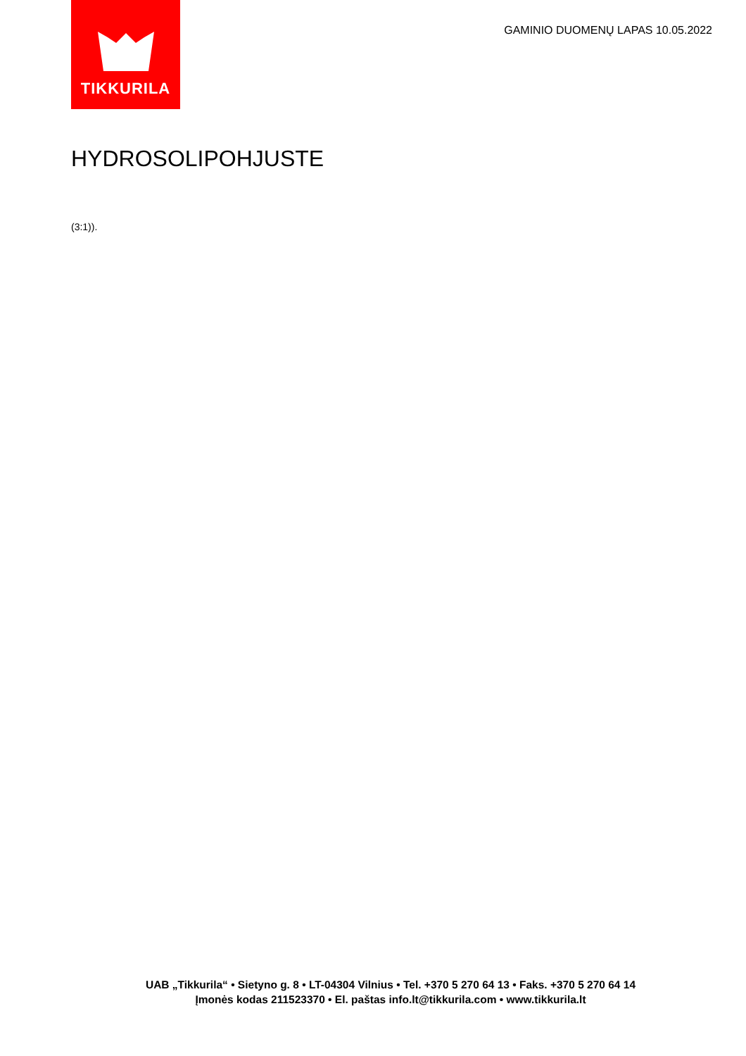TIKKURILA
GAMINIO DUOMENŲ LAPAS 10.05.2022
HYDROSOLIPOHJUSTE
(3:1)).
UAB „Tikkurila“ • Sietyno g. 8 • LT-04304 Vilnius • Tel. +370 5 270 64 13 • Faks. +370 5 270 64 14
Įmonės kodas 211523370 • El. paštas info.lt@tikkurila.com • www.tikkurila.lt